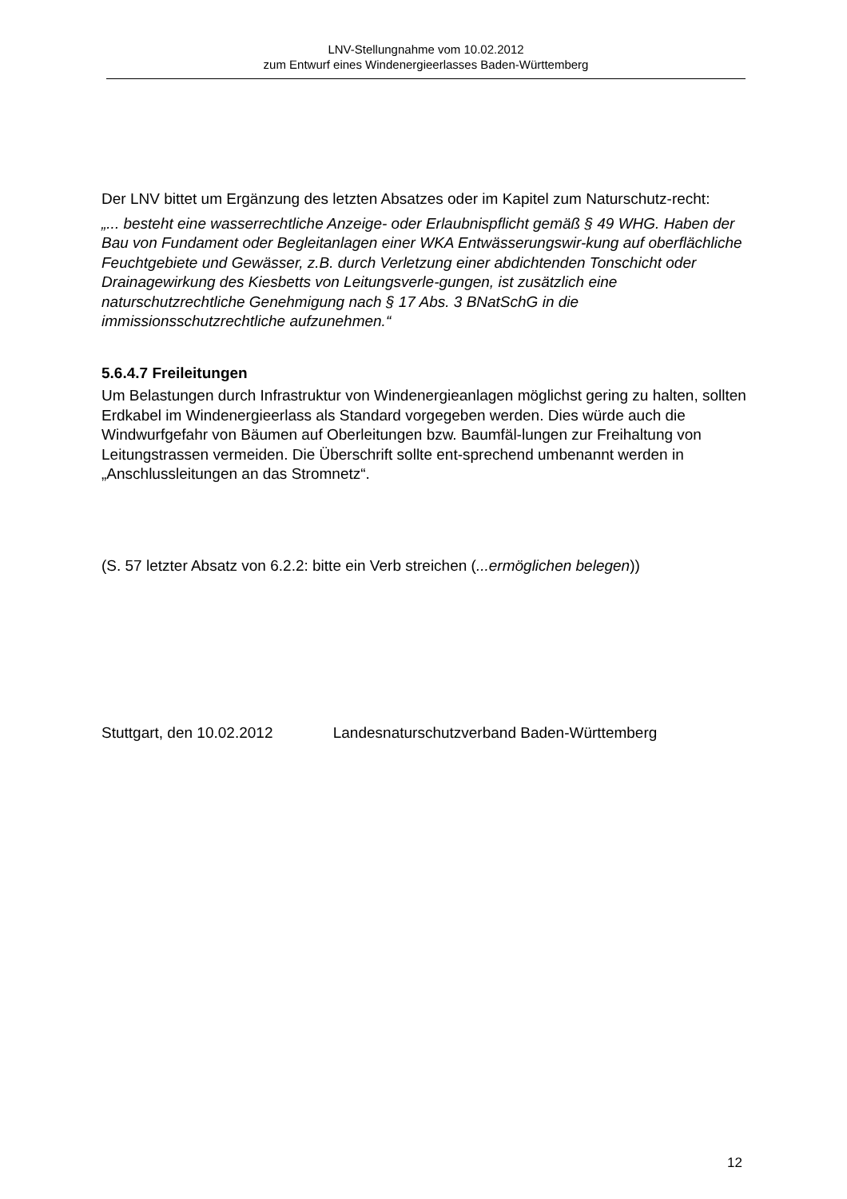LNV-Stellungnahme vom 10.02.2012
zum Entwurf eines Windenergieerlasses Baden-Württemberg
Der LNV bittet um Ergänzung des letzten Absatzes oder im Kapitel zum Naturschutz-recht:
„... besteht eine wasserrechtliche Anzeige- oder Erlaubnispflicht gemäß § 49 WHG. Haben der Bau von Fundament oder Begleitanlagen einer WKA Entwässerungswir-kung auf oberflächliche Feuchtgebiete und Gewässer, z.B. durch Verletzung einer abdichtenden Tonschicht oder Drainagewirkung des Kiesbetts von Leitungsverle-gungen, ist zusätzlich eine naturschutzrechtliche Genehmigung nach § 17 Abs. 3 BNatSchG in die immissionsschutzrechtliche aufzunehmen.“
5.6.4.7 Freileitungen
Um Belastungen durch Infrastruktur von Windenergieanlagen möglichst gering zu halten, sollten Erdkabel im Windenergieerlass als Standard vorgegeben werden. Dies würde auch die Windwurfgefahr von Bäumen auf Oberleitungen bzw. Baumfäl-lungen zur Freihaltung von Leitungstrassen vermeiden. Die Überschrift sollte ent-sprechend umbenannt werden in „Anschlussleitungen an das Stromnetz“.
(S. 57 letzter Absatz von 6.2.2: bitte ein Verb streichen (...ermöglichen belegen))
Stuttgart, den 10.02.2012 Landesnaturschutzverband Baden-Württemberg
12